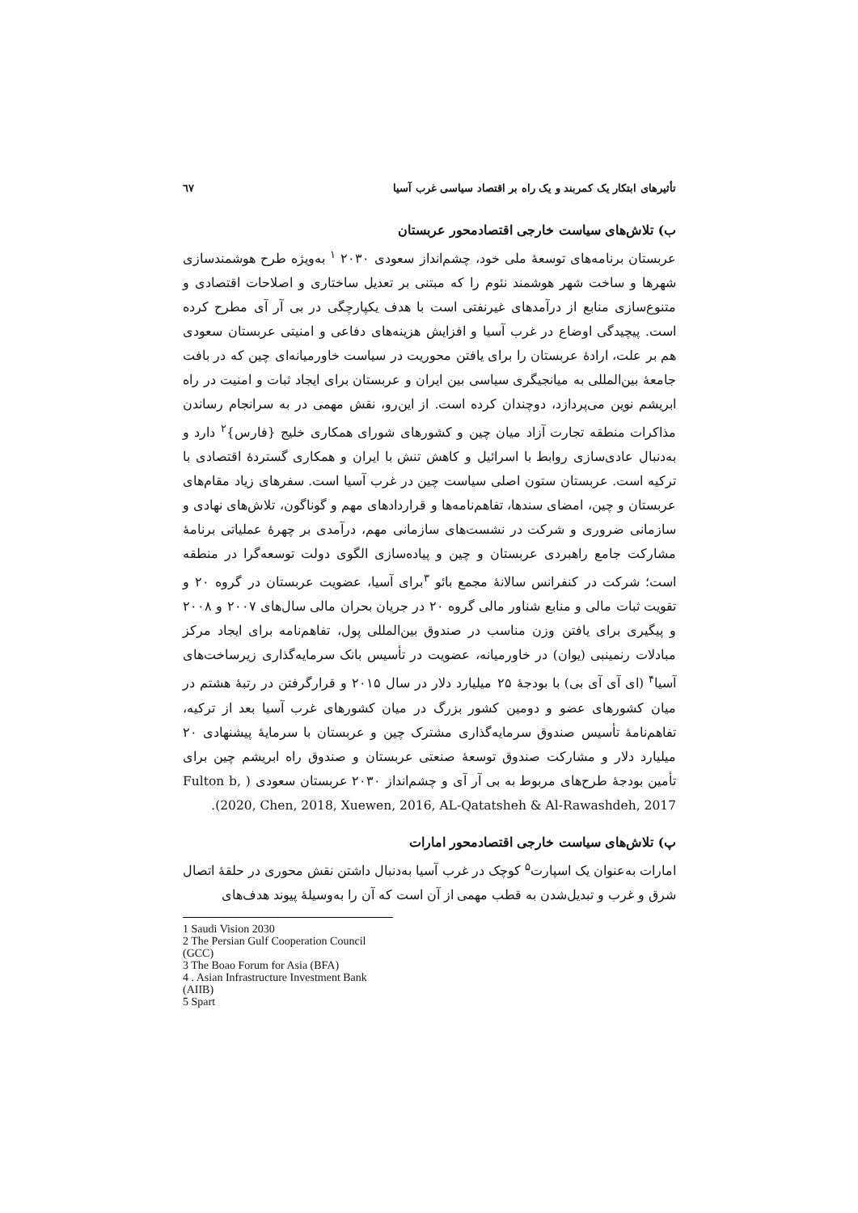تأثیرهای ابتکار یک کمربند و یک راه بر اقتصاد سیاسی غرب آسیا ٦٧
ب) تلاش‌های سیاست خارجی اقتصادمحور عربستان
عربستان برنامه‌های توسعهٔ ملی خود، چشم‌انداز سعودی ۲۰۳۰ <sup>۱</sup> به‌ویژه طرح هوشمندسازی شهرها و ساخت شهر هوشمند نئوم را که مبتنی بر تعدیل ساختاری و اصلاحات اقتصادی و متنوع‌سازی منابع از درآمدهای غیرنفتی است با هدف یکپارچگی در بی آر آی مطرح کرده است. پیچیدگی اوضاع در غرب آسیا و افزایش هزینه‌های دفاعی و امنیتی عربستان سعودی هم بر علت، ارادهٔ عربستان را برای یافتن محوریت در سیاست خاورمیانه‌ای چین که در بافت جامعهٔ بین‌المللی به میانجیگری سیاسی بین ایران و عربستان برای ایجاد ثبات و امنیت در راه ابریشم نوین می‌پردازد، دوچندان کرده است. از این‌رو، نقش مهمی در به سرانجام رساندن مذاکرات منطقه تجارت آزاد میان چین و کشورهای شورای همکاری خلیج {فارس}<sup>۲</sup> دارد و به‌دنبال عادی‌سازی روابط با اسرائیل و کاهش تنش با ایران و همکاری گستردهٔ اقتصادی با ترکیه است. عربستان ستون اصلی سیاست چین در غرب آسیا است. سفرهای زیاد مقام‌های عربستان و چین، امضای سندها، تفاهم‌نامه‌ها و قراردادهای مهم و گوناگون، تلاش‌های نهادی و سازمانی ضروری و شرکت در نشست‌های سازمانی مهم، درآمدی بر چهرهٔ عملیاتی برنامهٔ مشارکت جامع راهبردی عربستان و چین و پیاده‌سازی الگوی دولت توسعه‌گرا در منطقه است؛ شرکت در کنفرانس سالانهٔ مجمع بائو <sup>۳</sup>برای آسیا، عضویت عربستان در گروه ۲۰ و تقویت ثبات مالی و منابع شناور مالی گروه ۲۰ در جریان بحران مالی سال‌های ۲۰۰۷ و ۲۰۰۸ و پیگیری برای یافتن وزن مناسب در صندوق بین‌المللی پول، تفاهم‌نامه برای ایجاد مرکز مبادلات رنمینبی (یوان) در خاورمیانه، عضویت در تأسیس بانک سرمایه‌گذاری زیرساخت‌های آسیا<sup>۴</sup> (ای آی آی بی) با بودجهٔ ۲۵ میلیارد دلار در سال ۲۰۱۵ و قرارگرفتن در رتبهٔ هشتم در میان کشورهای عضو و دومین کشور بزرگ در میان کشورهای غرب آسیا بعد از ترکیه، تفاهم‌نامهٔ تأسیس صندوق سرمایه‌گذاری مشترک چین و عربستان با سرمایهٔ پیشنهادی ۲۰ میلیارد دلار و مشارکت صندوق توسعهٔ صنعتی عربستان و صندوق راه ابریشم چین برای تأمین بودجهٔ طرح‌های مربوط به بی آر آی و چشم‌انداز ۲۰۳۰ عربستان سعودی ( Fulton b, 2020, Chen, 2018, Xuewen, 2016, AL-Qatatsheh & Al-Rawashdeh, 2017).
پ) تلاش‌های سیاست خارجی اقتصادمحور امارات
امارات به‌عنوان یک اسپارت<sup>۵</sup> کوچک در غرب آسیا به‌دنبال داشتن نقش محوری در حلقهٔ اتصال شرق و غرب و تبدیل‌شدن به قطب مهمی از آن است که آن را به‌وسیلهٔ پیوند هدف‌های
1 Saudi Vision 2030
2 The Persian Gulf Cooperation Council (GCC)
3 The Boao Forum for Asia (BFA)
4 . Asian Infrastructure Investment Bank (AIIB)
5 Spart